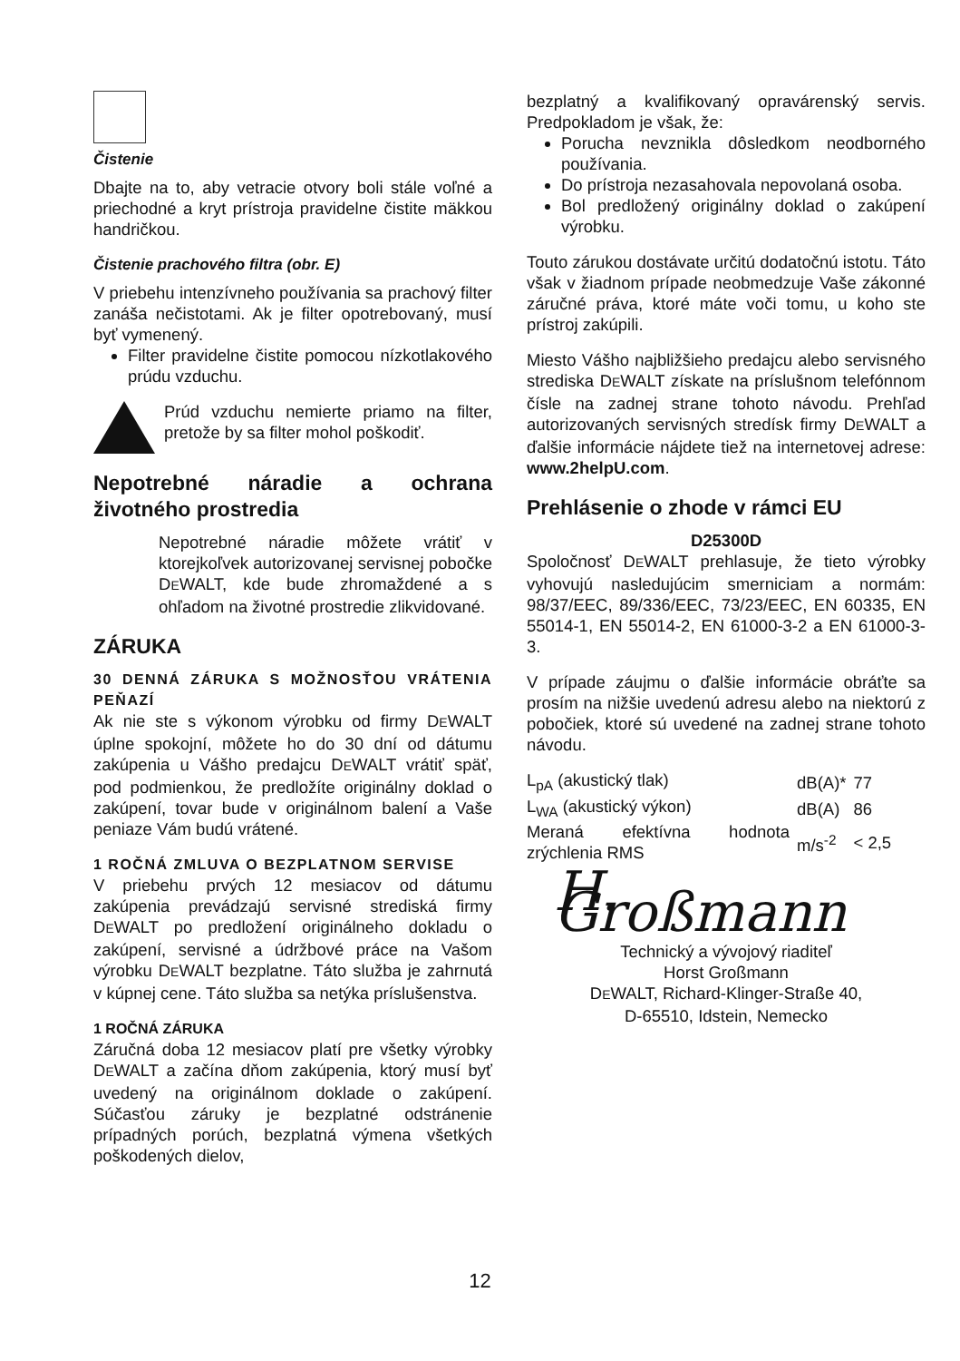Čistenie
Dbajte na to, aby vetracie otvory boli stále voľné a priechodné a kryt prístroja pravidelne čistite mäkkou handričkou.
Čistenie prachového filtra (obr. E)
V priebehu intenzívneho používania sa prachový filter zanáša nečistotami. Ak je filter opotrebovaný, musí byť vymenený.
Filter pravidelne čistite pomocou nízkotlakového prúdu vzduchu.
Prúd vzduchu nemierte priamo na filter, pretože by sa filter mohol poškodiť.
Nepotrebné náradie a ochrana životného prostredia
Nepotrebné náradie môžete vrátiť v ktorejkoľvek autorizovanej servisnej pobočke DEWALT, kde bude zhromaždené a s ohľadom na životné prostredie zlikvidované.
ZÁRUKA
30 DENNÁ ZÁRUKA S MOŽNOSŤOU VRÁTENIA PEŇAZÍ
Ak nie ste s výkonom výrobku od firmy DEWALT úplne spokojní, môžete ho do 30 dní od dátumu zakúpenia u Vášho predajcu DEWALT vrátiť späť, pod podmienkou, že predložíte originálny doklad o zakúpení, tovar bude v originálnom balení a Vaše peniaze Vám budú vrátené.
1 ROČNÁ ZMLUVA O BEZPLATNOM SERVISE
V priebehu prvých 12 mesiacov od dátumu zakúpenia prevádzajú servisné strediská firmy DEWALT po predložení originálneho dokladu o zakúpení, servisné a údržbové práce na Vašom výrobku DEWALT bezplatne. Táto služba je zahrnutá v kúpnej cene. Táto služba sa netýka príslušenstva.
1 ROČNÁ ZÁRUKA
Záručná doba 12 mesiacov platí pre všetky výrobky DEWALT a začína dňom zakúpenia, ktorý musí byť uvedený na originálnom doklade o zakúpení. Súčasťou záruky je bezplatné odstránenie prípadných porúch, bezplatná výmena všetkých poškodených dielov,
bezplatný a kvalifikovaný opravárenský servis. Predpokladom je však, že:
Porucha nevznikla dôsledkom neodborného používania.
Do prístroja nezasahovala nepovolaná osoba.
Bol predložený originálny doklad o zakúpení výrobku.
Touto zárukou dostávate určitú dodatočnú istotu. Táto však v žiadnom prípade neobmedzuje Vaše zákonné záručné práva, ktoré máte voči tomu, u koho ste prístroj zakúpili.
Miesto Vášho najbližšieho predajcu alebo servisného strediska DEWALT získate na príslušnom telefónnom čísle na zadnej strane tohoto návodu. Prehľad autorizovaných servisných stredísk firmy DEWALT a ďalšie informácie nájdete tiež na internetovej adrese: www.2helpU.com.
Prehlásenie o zhode v rámci EU
D25300D
Spoločnosť DEWALT prehlasuje, že tieto výrobky vyhovujú nasledujúcim smerniciam a normám: 98/37/EEC, 89/336/EEC, 73/23/EEC, EN 60335, EN 55014-1, EN 55014-2, EN 61000-3-2 a EN 61000-3-3.
V prípade záujmu o ďalšie informácie obráťte sa prosím na nižšie uvedenú adresu alebo na niektorú z pobočiek, ktoré sú uvedené na zadnej strane tohoto návodu.
| L<sub>pA</sub> (akustický tlak) | dB(A)* | 77 |
| L<sub>WA</sub> (akustický výkon) | dB(A) | 86 |
| Meraná efektívna hodnota zrýchlenia RMS | m/s<sup>-2</sup> | < 2,5 |
H. Großmann
Technický a vývojový riaditeľ
Horst Großmann
DEWALT, Richard-Klinger-Straße 40,
D-65510, Idstein, Nemecko
12